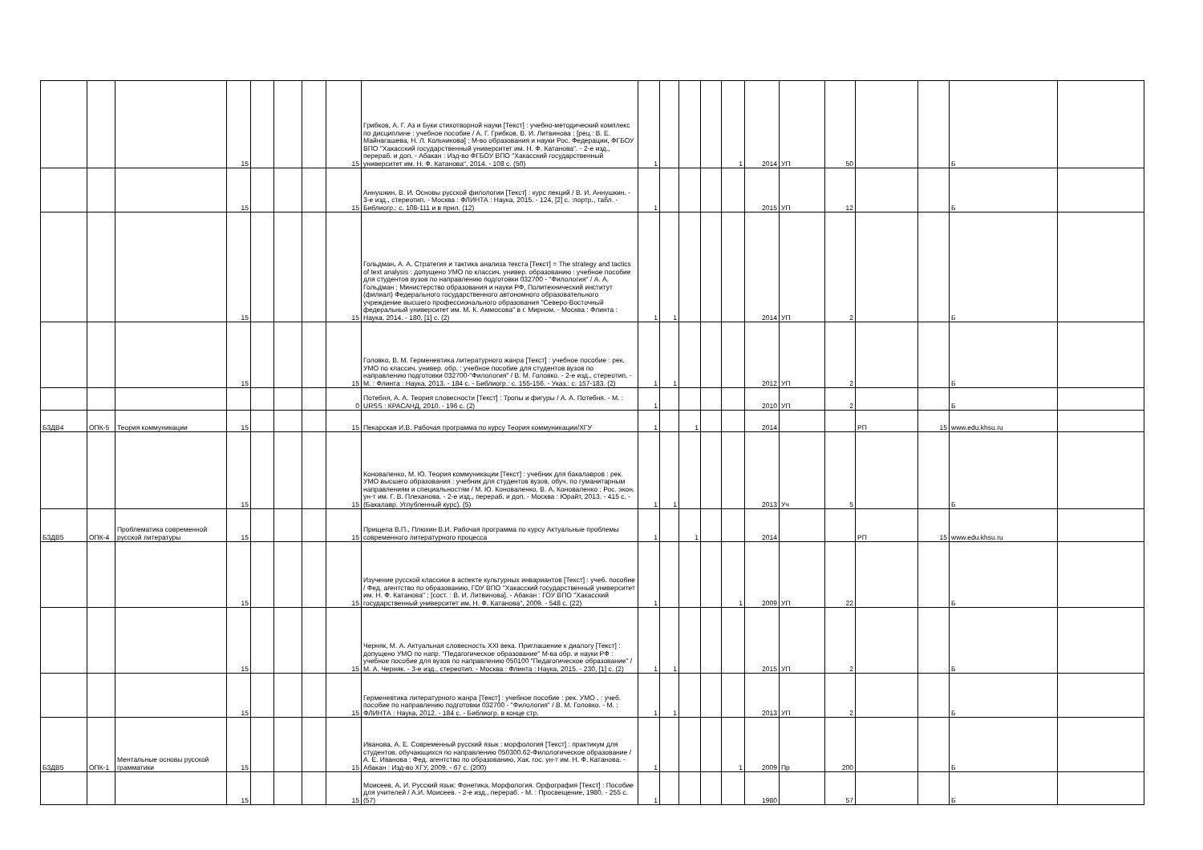| | | | 15 | | | | 15 | Грибков, А. Г. Аз и Буки стихотворной науки [Текст] : учебно-методический комплекс по дисциплине : учебное пособие / А. Г. Грибков, В. И. Литвинова ; [рец.: В. Е. Майнагашева, Н. Л. Кольчикова] ; М-во образования и науки Рос. Федерации, ФГБОУ ВПО "Хакасский государственный университет им. Н. Ф. Катанова". - 2-е изд., перераб. и доп. - Абакан : Изд-во ФГБОУ ВПО "Хакасский государственный университет им. Н. Ф. Катанова", 2014. - 108 с. (50) | 1 | | | | 1 | 2014 | УП | 50 | | | Б | |
| | | | 15 | | | | 15 | Аннушкин, В. И. Основы русской филологии [Текст] : курс лекций / В. И. Аннушкин. - 3-е изд., стереотип. - Москва : ФЛИНТА : Наука, 2015. - 124, [2] с. :портр., табл. - Библиогр.: с. 108-111 и в прил. (12) | 1 | | | | | 2015 | УП | 12 | | | Б | |
| | | | 15 | | | | 15 | Гольдман, А. А. Стратегия и тактика анализа текста [Текст] = The strategy and tactics of text analysis : допущено УМО по классич. универ. образованию : учебное пособие для студентов вузов по направлению подготовки 032700 - "Филология" / А. А. Гольдман ; Министерство образования и науки РФ, Политехнический институт (филиал) Федерального государственного автономного образовательного учреждение высшего профессионального образования "Северо-Восточный федеральный университет им. М. К. Аммосова" в г. Мирном. - Москва : Флинта : Наука, 2014. - 180, [1] с. (2) | 1 | 1 | | | | 2014 | УП | 2 | | | Б | |
| | | | 15 | | | | 15 | Головко, В. М. Герменевтика литературного жанра [Текст] : учебное пособие : рек. УМО по классич. универ. обр. : учебное пособие для студентов вузов по направлению подготовки 032700-"Филология" / В. М. Головко. - 2-е изд., стереотип. - М. : Флинта : Наука, 2013. - 184 с. - Библиогр.: с. 155-156. - Указ.: с. 157-183. (2) | 1 | 1 | | | | 2012 | УП | 2 | | | Б | |
| | | | | | | | 0 | Потебня, А. А. Теория словесности [Текст] : Тропы и фигуры / А. А. Потебня. - М. : URSS : КРАСАНД, 2010. - 196 с. (2) | 1 | | | | | 2010 | УП | 2 | | | Б | |
| Б3ДВ4 | ОПК-5 | Теория коммуникации | 15 | | | | 15 | Пекарская И.В. Рабочая программа по курсу Теория коммуникации/ХГУ | 1 | | 1 | | | 2014 | | | РП | 15 | www.edu.khsu.ru | |
| | | | 15 | | | | 15 | Коноваленко, М. Ю. Теория коммуникации [Текст] : учебник для бакалавров : рек. УМО высшего образования : учебник для студентов вузов, обуч. по гуманитарным направлениям и специальностям / М. Ю. Коноваленко, В. А. Коноваленко ; Рос. экон. ун-т им. Г. В. Плеханова. - 2-е изд., перераб. и доп. - Москва : Юрайт, 2013. - 415 с. - (Бакалавр. Углубленный курс). (5) | 1 | 1 | | | | 2013 | Уч | 5 | | | Б | |
| Б3ДВ5 | ОПК-4 | Проблематика современной русской литературы | 15 | | | | 15 | Прищепа В.П., Плюхин В.И. Рабочая программа по курсу Актуальные проблемы современного литературного процесса | 1 | | 1 | | | 2014 | | | РП | 15 | www.edu.khsu.ru | |
| | | | 15 | | | | 15 | Изучение русской классики в аспекте культурных инвариантов [Текст] : учеб. пособие / Фед. агентство по образованию, ГОУ ВПО "Хакасский государственный университет им. Н. Ф. Катанова" ; [сост. : В. И. Литвинова]. - Абакан : ГОУ ВПО "Хакасский государственный университет им. Н. Ф. Катанова", 2009. - 548 с. (22) | 1 | | | | 1 | 2009 | УП | 22 | | | Б | |
| | | | 15 | | | | 15 | Черняк, М. А. Актуальная словесность XXI века. Приглашение к диалогу [Текст] : допущено УМО по напр. "Педагогическое образование" М-ва обр. и науки РФ : учебное пособие для вузов по направлению 050100 "Педагогическое образование" / М. А. Черняк. - 3-е изд., стереотип. - Москва : Флинта : Наука, 2015. - 230, [1] с. (2) | 1 | 1 | | | | 2015 | УП | 2 | | | Б | |
| | | | 15 | | | | 15 | Герменевтика литературного жанра [Текст] : учебное пособие : рек. УМО . : учеб. пособие по направлению подготовки 032700 - "Филология" / В. М. Головко. - М. : ФЛИНТА : Наука, 2012. - 184 с. - Библиогр. в конце стр. | 1 | 1 | | | | 2013 | УП | 2 | | | Б | |
| Б3ДВ5 | ОПК-1 | Ментальные основы русской грамматики | 15 | | | | 15 | Иванова, А. Е. Современный русский язык : морфология [Текст] : практикум для студентов, обучающихся по направлению 050300.62-Филологическое образование / А. Е. Иванова ; Фед. агентство по образованию, Хак. гос. ун-т им. Н. Ф. Катанова. - Абакан : Изд-во ХГУ, 2009. - 67 с. (200) | 1 | | | | 1 | 2009 | Пр | 200 | | | Б | |
| | | | 15 | | | | 15 | Моисеев, А. И. Русский язык: Фонетика. Морфология. Орфография [Текст] : Пособие для учителей / А.И. Моисеев. - 2-е изд., перераб. - М. : Просвещение, 1980. - 255 с. (57) | 1 | | | | | 1980 | | 57 | | | Б | |